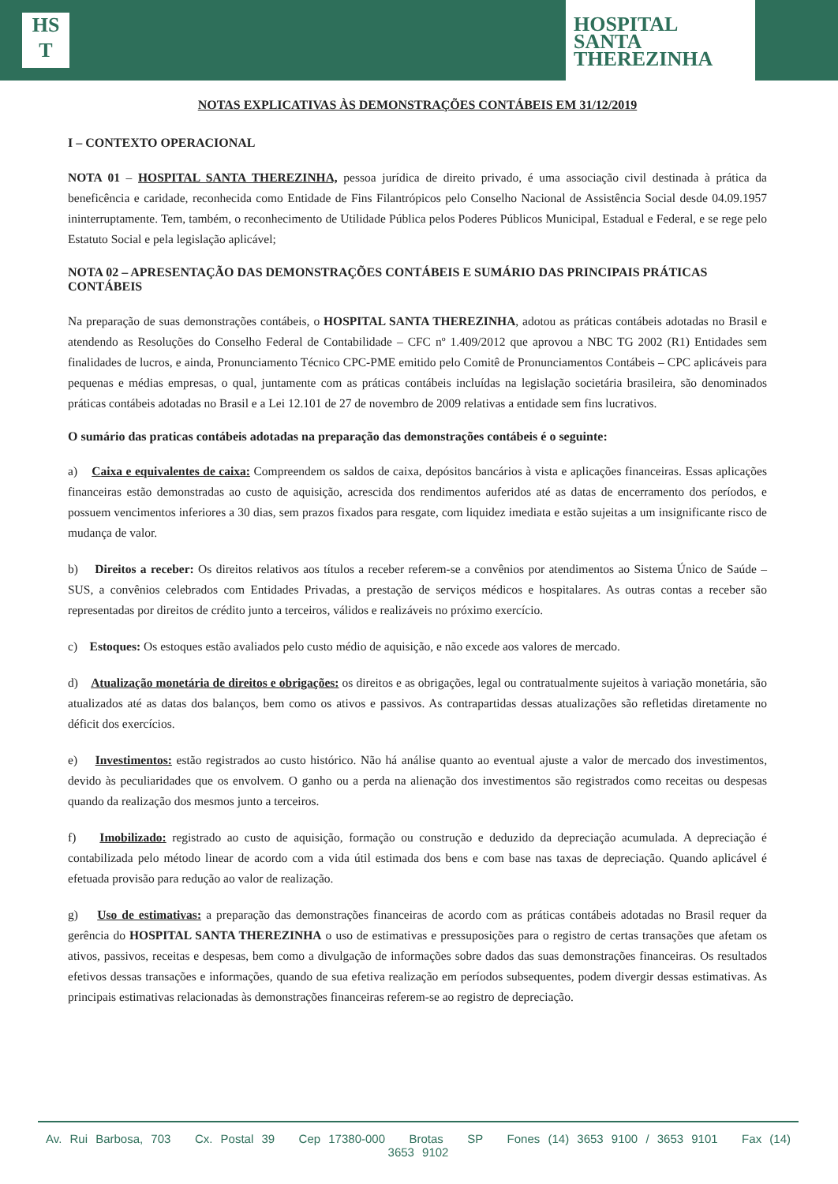HS
T
HOSPITAL
SANTA
THEREZINHA
NOTAS EXPLICATIVAS ÀS DEMONSTRAÇÕES CONTÁBEIS EM 31/12/2019
I – CONTEXTO OPERACIONAL
NOTA 01 – HOSPITAL SANTA THEREZINHA, pessoa jurídica de direito privado, é uma associação civil destinada à prática da beneficência e caridade, reconhecida como Entidade de Fins Filantrópicos pelo Conselho Nacional de Assistência Social desde 04.09.1957 ininterruptamente. Tem, também, o reconhecimento de Utilidade Pública pelos Poderes Públicos Municipal, Estadual e Federal, e se rege pelo Estatuto Social e pela legislação aplicável;
NOTA 02 – APRESENTAÇÃO DAS DEMONSTRAÇÕES CONTÁBEIS E SUMÁRIO DAS PRINCIPAIS PRÁTICAS CONTÁBEIS
Na preparação de suas demonstrações contábeis, o HOSPITAL SANTA THEREZINHA, adotou as práticas contábeis adotadas no Brasil e atendendo as Resoluções do Conselho Federal de Contabilidade – CFC nº 1.409/2012 que aprovou a NBC TG 2002 (R1) Entidades sem finalidades de lucros, e ainda, Pronunciamento Técnico CPC-PME emitido pelo Comitê de Pronunciamentos Contábeis – CPC aplicáveis para pequenas e médias empresas, o qual, juntamente com as práticas contábeis incluídas na legislação societária brasileira, são denominados práticas contábeis adotadas no Brasil e a Lei 12.101 de 27 de novembro de 2009 relativas a entidade sem fins lucrativos.
O sumário das praticas contábeis adotadas na preparação das demonstrações contábeis é o seguinte:
a) Caixa e equivalentes de caixa: Compreendem os saldos de caixa, depósitos bancários à vista e aplicações financeiras. Essas aplicações financeiras estão demonstradas ao custo de aquisição, acrescida dos rendimentos auferidos até as datas de encerramento dos períodos, e possuem vencimentos inferiores a 30 dias, sem prazos fixados para resgate, com liquidez imediata e estão sujeitas a um insignificante risco de mudança de valor.
b) Direitos a receber: Os direitos relativos aos títulos a receber referem-se a convênios por atendimentos ao Sistema Único de Saúde – SUS, a convênios celebrados com Entidades Privadas, a prestação de serviços médicos e hospitalares. As outras contas a receber são representadas por direitos de crédito junto a terceiros, válidos e realizáveis no próximo exercício.
c) Estoques: Os estoques estão avaliados pelo custo médio de aquisição, e não excede aos valores de mercado.
d) Atualização monetária de direitos e obrigações: os direitos e as obrigações, legal ou contratualmente sujeitos à variação monetária, são atualizados até as datas dos balanços, bem como os ativos e passivos. As contrapartidas dessas atualizações são refletidas diretamente no déficit dos exercícios.
e) Investimentos: estão registrados ao custo histórico. Não há análise quanto ao eventual ajuste a valor de mercado dos investimentos, devido às peculiaridades que os envolvem. O ganho ou a perda na alienação dos investimentos são registrados como receitas ou despesas quando da realização dos mesmos junto a terceiros.
f) Imobilizado: registrado ao custo de aquisição, formação ou construção e deduzido da depreciação acumulada. A depreciação é contabilizada pelo método linear de acordo com a vida útil estimada dos bens e com base nas taxas de depreciação. Quando aplicável é efetuada provisão para redução ao valor de realização.
g) Uso de estimativas: a preparação das demonstrações financeiras de acordo com as práticas contábeis adotadas no Brasil requer da gerência do HOSPITAL SANTA THEREZINHA o uso de estimativas e pressuposições para o registro de certas transações que afetam os ativos, passivos, receitas e despesas, bem como a divulgação de informações sobre dados das suas demonstrações financeiras. Os resultados efetivos dessas transações e informações, quando de sua efetiva realização em períodos subsequentes, podem divergir dessas estimativas. As principais estimativas relacionadas às demonstrações financeiras referem-se ao registro de depreciação.
Av. Rui Barbosa, 703 Cx. Postal 39 Cep 17380-000 Brotas SP Fones (14) 3653 9100 / 3653 9101 Fax (14) 3653 9102